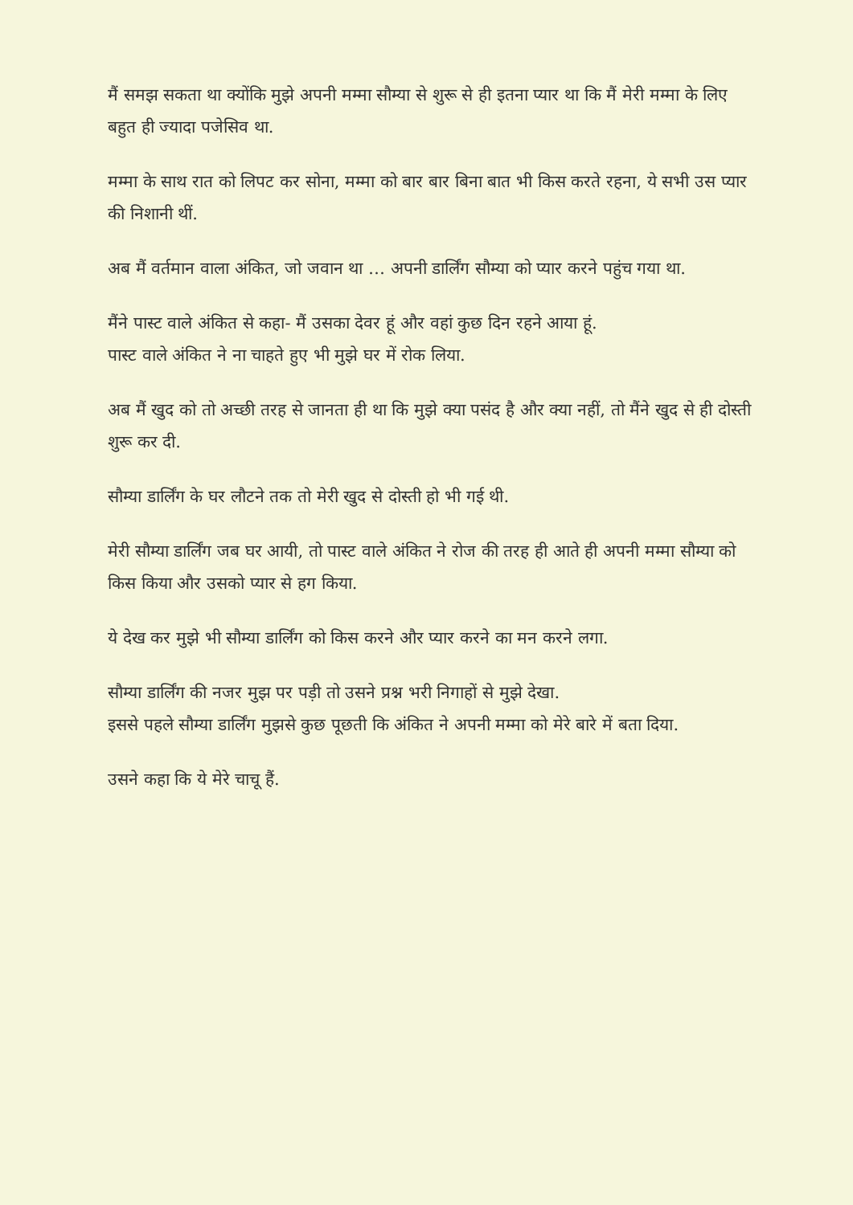मैं समझ सकता था क्योंकि मुझे अपनी मम्मा सौम्या से शुरू से ही इतना प्यार था कि मैं मेरी मम्मा के लिए बहुत ही ज्यादा पजेसिव था.
मम्मा के साथ रात को लिपट कर सोना, मम्मा को बार बार बिना बात भी किस करते रहना, ये सभी उस प्यार की निशानी थीं.
अब मैं वर्तमान वाला अंकित, जो जवान था … अपनी डार्लिंग सौम्या को प्यार करने पहुंच गया था.
मैंने पास्ट वाले अंकित से कहा- मैं उसका देवर हूं और वहां कुछ दिन रहने आया हूं.
पास्ट वाले अंकित ने ना चाहते हुए भी मुझे घर में रोक लिया.
अब मैं खुद को तो अच्छी तरह से जानता ही था कि मुझे क्या पसंद है और क्या नहीं, तो मैंने खुद से ही दोस्ती शुरू कर दी.
सौम्या डार्लिंग के घर लौटने तक तो मेरी खुद से दोस्ती हो भी गई थी.
मेरी सौम्या डार्लिंग जब घर आयी, तो पास्ट वाले अंकित ने रोज की तरह ही आते ही अपनी मम्मा सौम्या को किस किया और उसको प्यार से हग किया.
ये देख कर मुझे भी सौम्या डार्लिंग को किस करने और प्यार करने का मन करने लगा.
सौम्या डार्लिंग की नजर मुझ पर पड़ी तो उसने प्रश्न भरी निगाहों से मुझे देखा.
इससे पहले सौम्या डार्लिंग मुझसे कुछ पूछती कि अंकित ने अपनी मम्मा को मेरे बारे में बता दिया.
उसने कहा कि ये मेरे चाचू हैं.